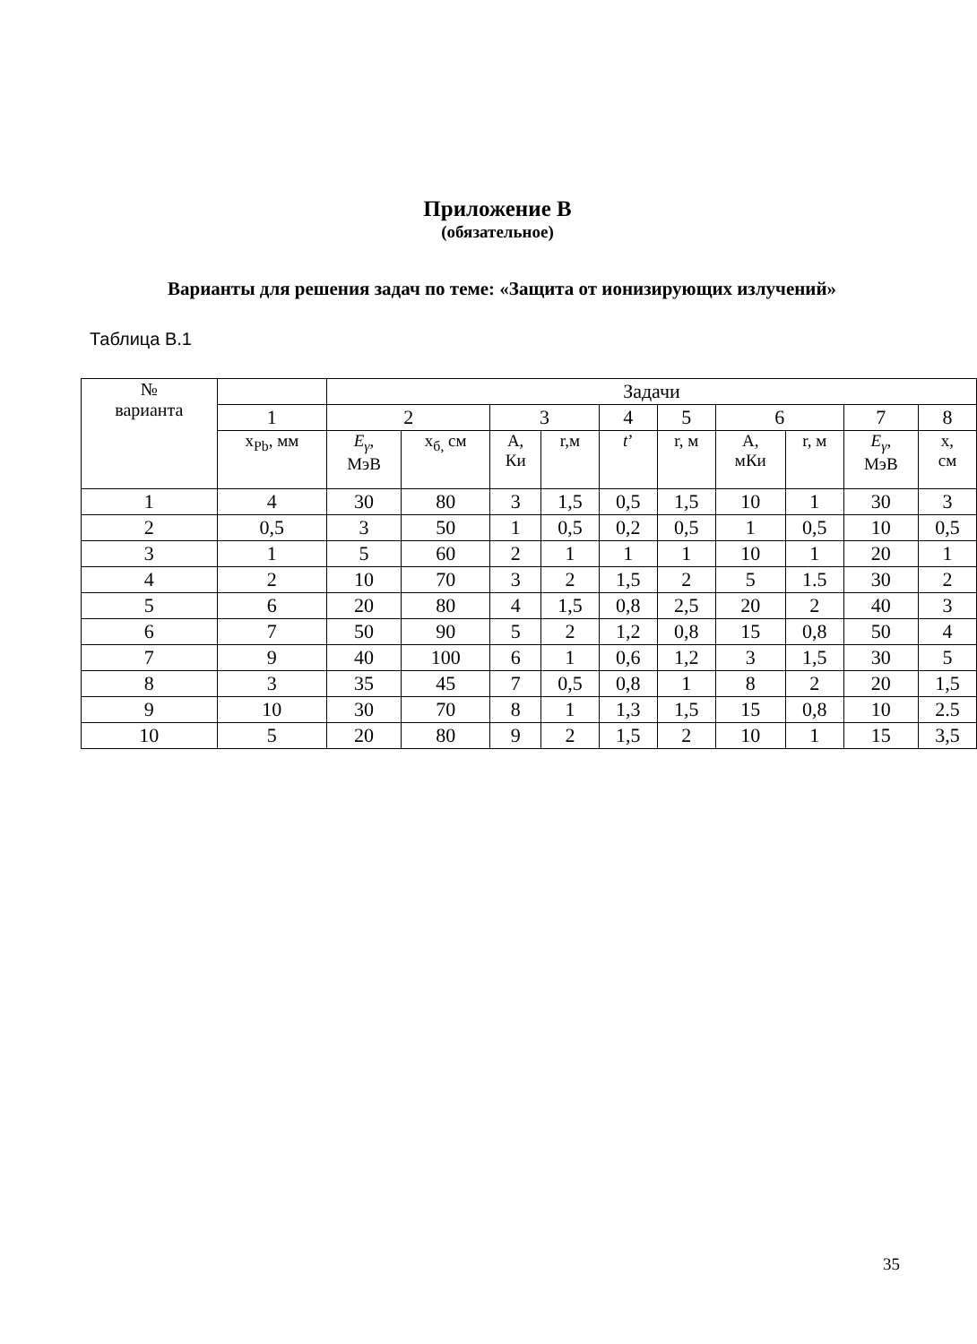Приложение В
(обязательное)
Варианты для решения задач по теме: «Защита от ионизирующих излучений»
Таблица В.1
| № варианта | | Задачи | | | | | | | | | |
| --- | --- | --- | --- | --- | --- | --- | --- | --- | --- | --- | --- |
| | 1 | 2 | | 3 | | 4 | 5 | 6 | | 7 | 8 |
| | x<sub>Pb</sub>, мм | E<sub>γ</sub> , МэВ | x<sub>б,</sub> см | А, Ки | r,м | t ’ | r, м | А, мКи | r, м | E<sub>γ</sub> , МэВ | x, см |
| 1 | 4 | 30 | 80 | 3 | 1,5 | 0,5 | 1,5 | 10 | 1 | 30 | 3 |
| 2 | 0,5 | 3 | 50 | 1 | 0,5 | 0,2 | 0,5 | 1 | 0,5 | 10 | 0,5 |
| 3 | 1 | 5 | 60 | 2 | 1 | 1 | 1 | 10 | 1 | 20 | 1 |
| 4 | 2 | 10 | 70 | 3 | 2 | 1,5 | 2 | 5 | 1.5 | 30 | 2 |
| 5 | 6 | 20 | 80 | 4 | 1,5 | 0,8 | 2,5 | 20 | 2 | 40 | 3 |
| 6 | 7 | 50 | 90 | 5 | 2 | 1,2 | 0,8 | 15 | 0,8 | 50 | 4 |
| 7 | 9 | 40 | 100 | 6 | 1 | 0,6 | 1,2 | 3 | 1,5 | 30 | 5 |
| 8 | 3 | 35 | 45 | 7 | 0,5 | 0,8 | 1 | 8 | 2 | 20 | 1,5 |
| 9 | 10 | 30 | 70 | 8 | 1 | 1,3 | 1,5 | 15 | 0,8 | 10 | 2.5 |
| 10 | 5 | 20 | 80 | 9 | 2 | 1,5 | 2 | 10 | 1 | 15 | 3,5 |
35